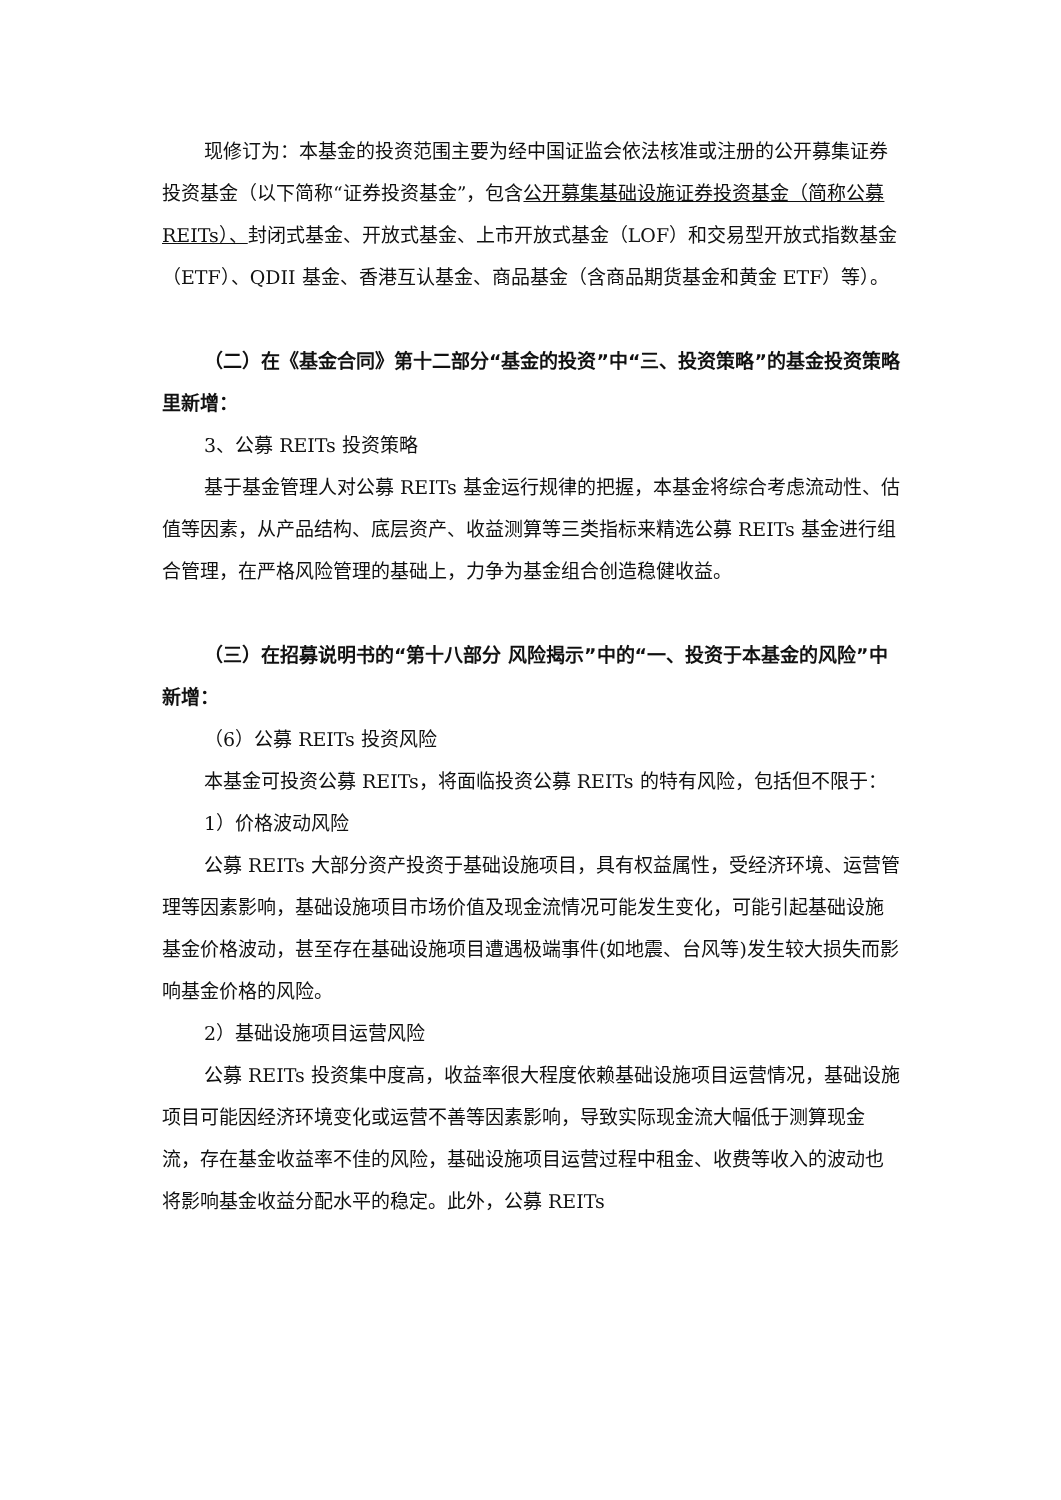现修订为：本基金的投资范围主要为经中国证监会依法核准或注册的公开募集证券投资基金（以下简称“证券投资基金”，包含公开募集基础设施证券投资基金（简称公募 REITs）、封闭式基金、开放式基金、上市开放式基金（LOF）和交易型开放式指数基金（ETF）、QDII 基金、香港互认基金、商品基金（含商品期货基金和黄金 ETF）等）。
（二）在《基金合同》第十二部分“基金的投资”中“三、投资策略”的基金投资策略里新增：
3、公募 REITs 投资策略
基于基金管理人对公募 REITs 基金运行规律的把握，本基金将综合考虑流动性、估值等因素，从产品结构、底层资产、收益测算等三类指标来精选公募 REITs 基金进行组合管理，在严格风险管理的基础上，力争为基金组合创造稳健收益。
（三）在招募说明书的“第十八部分 风险揭示”中的“一、投资于本基金的风险”中新增：
（6）公募 REITs 投资风险
本基金可投资公募 REITs，将面临投资公募 REITs 的特有风险，包括但不限于：
1）价格波动风险
公募 REITs 大部分资产投资于基础设施项目，具有权益属性，受经济环境、运营管理等因素影响，基础设施项目市场价值及现金流情况可能发生变化，可能引起基础设施基金价格波动，甚至存在基础设施项目遭遇极端事件(如地震、台风等)发生较大损失而影响基金价格的风险。
2）基础设施项目运营风险
公募 REITs 投资集中度高，收益率很大程度依赖基础设施项目运营情况，基础设施项目可能因经济环境变化或运营不善等因素影响，导致实际现金流大幅低于测算现金流，存在基金收益率不佳的风险，基础设施项目运营过程中租金、收费等收入的波动也将影响基金收益分配水平的稳定。此外，公募 REITs